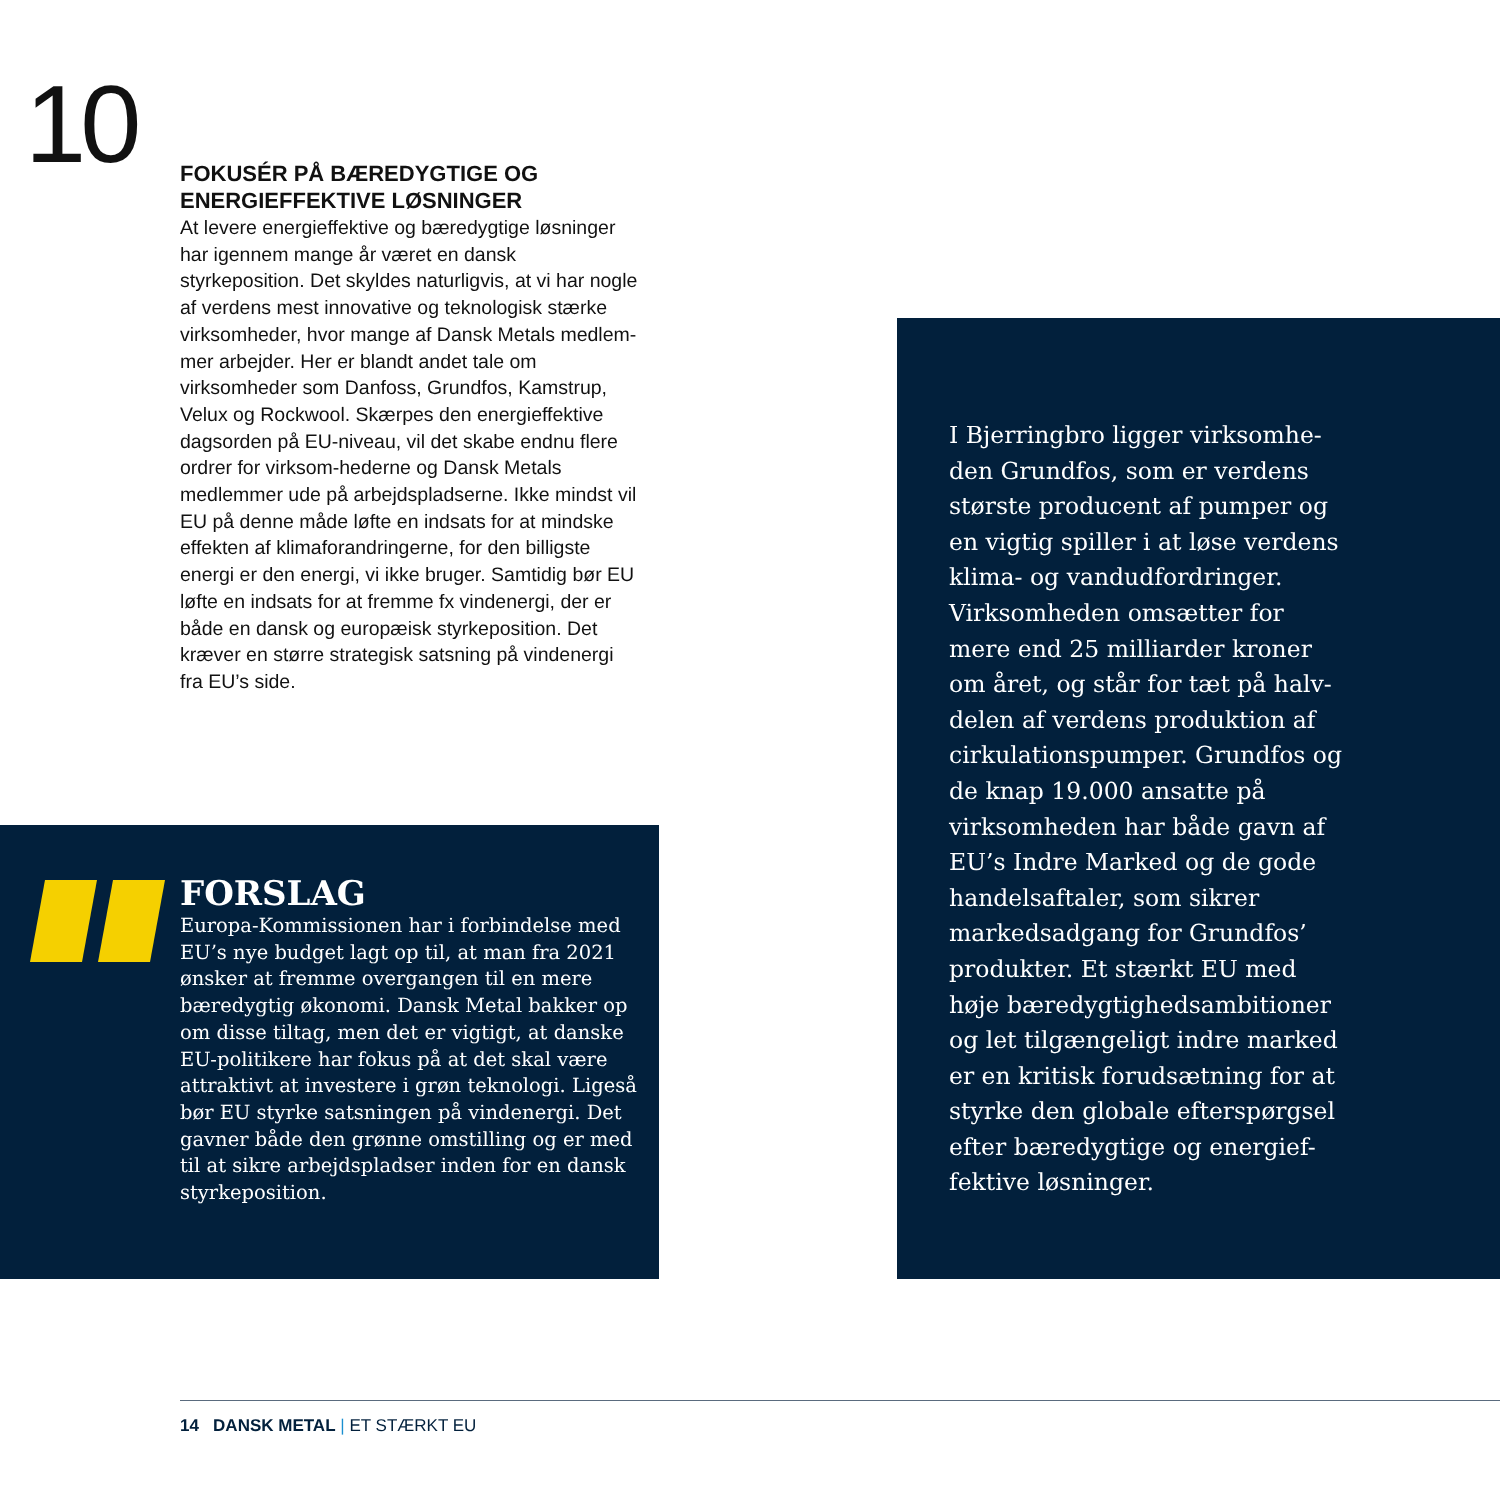10
FOKUSÉR PÅ BÆREDYGTIGE OG ENERGIEFFEKTIVE LØSNINGER
At levere energieffektive og bæredygtige løsninger har igennem mange år været en dansk styrkeposition. Det skyldes naturligvis, at vi har nogle af verdens mest innovative og teknologisk stærke virksomheder, hvor mange af Dansk Metals medlem-mer arbejder. Her er blandt andet tale om virksomheder som Danfoss, Grundfos, Kamstrup, Velux og Rockwool. Skærpes den energieffektive dagsorden på EU-niveau, vil det skabe endnu flere ordrer for virksom-hederne og Dansk Metals medlemmer ude på arbejdspladserne. Ikke mindst vil EU på denne måde løfte en indsats for at mindske effekten af klimaforandringerne, for den billigste energi er den energi, vi ikke bruger. Samtidig bør EU løfte en indsats for at fremme fx vindenergi, der er både en dansk og europæisk styrkeposition. Det kræver en større strategisk satsning på vindenergi fra EU’s side.
FORSLAG
Europa-Kommissionen har i forbindelse med EU’s nye budget lagt op til, at man fra 2021 ønsker at fremme overgangen til en mere bæredygtig økonomi. Dansk Metal bakker op om disse tiltag, men det er vigtigt, at danske EU-politikere har fokus på at det skal være attraktivt at investere i grøn teknologi. Ligeså bør EU styrke satsningen på vindenergi. Det gavner både den grønne omstilling og er med til at sikre arbejdspladser inden for en dansk styrkeposition.
I Bjerringbro ligger virksomhe-den Grundfos, som er verdens største producent af pumper og en vigtig spiller i at løse verdens klima- og vandudfordringer. Virksomheden omsætter for mere end 25 milliarder kroner om året, og står for tæt på halv-delen af verdens produktion af cirkulationspumper. Grundfos og de knap 19.000 ansatte på virksomheden har både gavn af EU’s Indre Marked og de gode handelsaftaler, som sikrer markedsadgang for Grundfos’ produkter. Et stærkt EU med høje bæredygtighedsambitioner og let tilgængeligt indre marked er en kritisk forudsætning for at styrke den globale efterspørgsel efter bæredygtige og energief-fektive løsninger.
14 DANSK METAL | ET STÆRKT EU